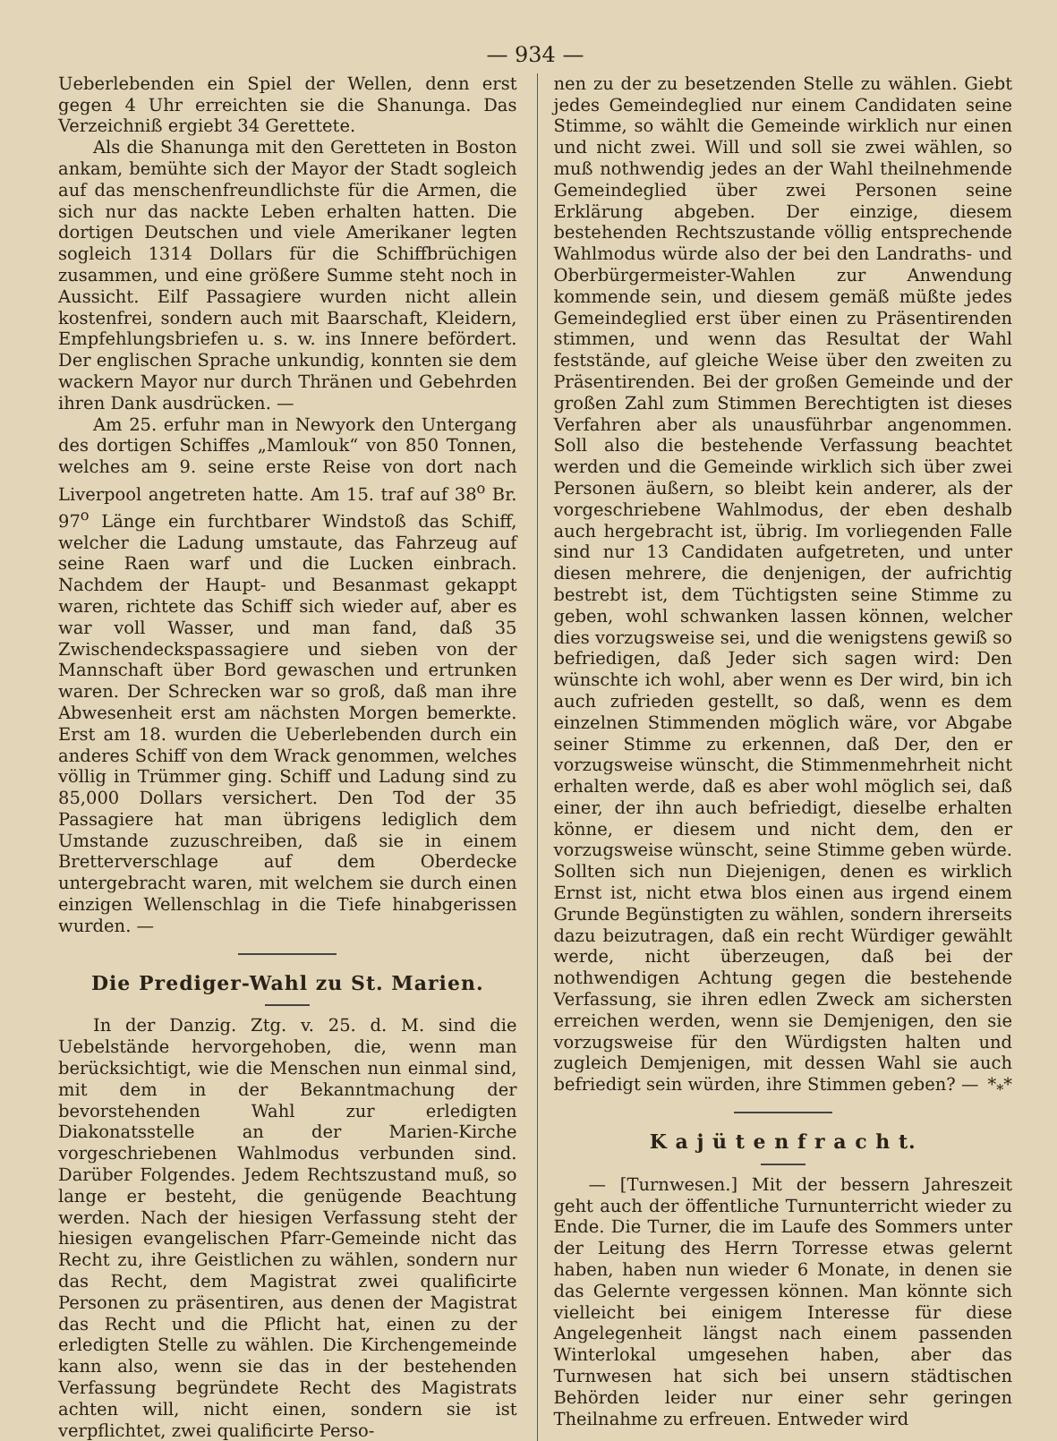— 934 —
Ueberlebenden ein Spiel der Wellen, denn erst gegen 4 Uhr erreichten sie die Shanunga. Das Verzeichniß ergiebt 34 Gerettete.
Als die Shanunga mit den Geretteten in Boston ankam, bemühte sich der Mayor der Stadt sogleich auf das menschenfreundlichste für die Armen, die sich nur das nackte Leben erhalten hatten. Die dortigen Deutschen und viele Amerikaner legten sogleich 1314 Dollars für die Schiffbrüchigen zusammen, und eine größere Summe steht noch in Aussicht. Eilf Passagiere wurden nicht allein kostenfrei, sondern auch mit Baarschaft, Kleidern, Empfehlungsbriefen u. s. w. ins Innere befördert. Der englischen Sprache unkundig, konnten sie dem wackern Mayor nur durch Thränen und Gebehrden ihren Dank ausdrücken. —
Am 25. erfuhr man in Newyork den Untergang des dortigen Schiffes „Mamlouk“ von 850 Tonnen, welches am 9. seine erste Reise von dort nach Liverpool angetreten hatte. Am 15. traf auf 38<sup>o</sup> Br. 97<sup>o</sup> Länge ein furchtbarer Windstoß das Schiff, welcher die Ladung umstaute, das Fahrzeug auf seine Raen warf und die Lucken einbrach. Nachdem der Haupt- und Besanmast gekappt waren, richtete das Schiff sich wieder auf, aber es war voll Wasser, und man fand, daß 35 Zwischendeckspassagiere und sieben von der Mannschaft über Bord gewaschen und ertrunken waren. Der Schrecken war so groß, daß man ihre Abwesenheit erst am nächsten Morgen bemerkte. Erst am 18. wurden die Ueberlebenden durch ein anderes Schiff von dem Wrack genommen, welches völlig in Trümmer ging. Schiff und Ladung sind zu 85,000 Dollars versichert. Den Tod der 35 Passagiere hat man übrigens lediglich dem Umstande zuzuschreiben, daß sie in einem Bretterverschlage auf dem Oberdecke untergebracht waren, mit welchem sie durch einen einzigen Wellenschlag in die Tiefe hinabgerissen wurden. —
Die Prediger-Wahl zu St. Marien.
In der Danzig. Ztg. v. 25. d. M. sind die Uebelstände hervorgehoben, die, wenn man berücksichtigt, wie die Menschen nun einmal sind, mit dem in der Bekanntmachung der bevorstehenden Wahl zur erledigten Diakonatsstelle an der Marien-Kirche vorgeschriebenen Wahlmodus verbunden sind. Darüber Folgendes. Jedem Rechtszustand muß, so lange er besteht, die genügende Beachtung werden. Nach der hiesigen Verfassung steht der hiesigen evangelischen Pfarr-Gemeinde nicht das Recht zu, ihre Geistlichen zu wählen, sondern nur das Recht, dem Magistrat zwei qualificirte Personen zu präsentiren, aus denen der Magistrat das Recht und die Pflicht hat, einen zu der erledigten Stelle zu wählen. Die Kirchengemeinde kann also, wenn sie das in der bestehenden Verfassung begründete Recht des Magistrats achten will, nicht einen, sondern sie ist verpflichtet, zwei qualificirte Perso-
nen zu der zu besetzenden Stelle zu wählen. Giebt jedes Gemeindeglied nur einem Candidaten seine Stimme, so wählt die Gemeinde wirklich nur einen und nicht zwei. Will und soll sie zwei wählen, so muß nothwendig jedes an der Wahl theilnehmende Gemeindeglied über zwei Personen seine Erklärung abgeben. Der einzige, diesem bestehenden Rechtszustande völlig entsprechende Wahlmodus würde also der bei den Landraths- und Oberbürgermeister-Wahlen zur Anwendung kommende sein, und diesem gemäß müßte jedes Gemeindeglied erst über einen zu Präsentirenden stimmen, und wenn das Resultat der Wahl feststände, auf gleiche Weise über den zweiten zu Präsentirenden. Bei der großen Gemeinde und der großen Zahl zum Stimmen Berechtigten ist dieses Verfahren aber als unausführbar angenommen. Soll also die bestehende Verfassung beachtet werden und die Gemeinde wirklich sich über zwei Personen äußern, so bleibt kein anderer, als der vorgeschriebene Wahlmodus, der eben deshalb auch hergebracht ist, übrig. Im vorliegenden Falle sind nur 13 Candidaten aufgetreten, und unter diesen mehrere, die denjenigen, der aufrichtig bestrebt ist, dem Tüchtigsten seine Stimme zu geben, wohl schwanken lassen können, welcher dies vorzugsweise sei, und die wenigstens gewiß so befriedigen, daß Jeder sich sagen wird: Den wünschte ich wohl, aber wenn es Der wird, bin ich auch zufrieden gestellt, so daß, wenn es dem einzelnen Stimmenden möglich wäre, vor Abgabe seiner Stimme zu erkennen, daß Der, den er vorzugsweise wünscht, die Stimmenmehrheit nicht erhalten werde, daß es aber wohl möglich sei, daß einer, der ihn auch befriedigt, dieselbe erhalten könne, er diesem und nicht dem, den er vorzugsweise wünscht, seine Stimme geben würde. Sollten sich nun Diejenigen, denen es wirklich Ernst ist, nicht etwa blos einen aus irgend einem Grunde Begünstigten zu wählen, sondern ihrerseits dazu beizutragen, daß ein recht Würdiger gewählt werde, nicht überzeugen, daß bei der nothwendigen Achtung gegen die bestehende Verfassung, sie ihren edlen Zweck am sichersten erreichen werden, wenn sie Demjenigen, den sie vorzugsweise für den Würdigsten halten und zugleich Demjenigen, mit dessen Wahl sie auch befriedigt sein würden, ihre Stimmen geben? — *<sub>*</sub>*
K a j ü t e n f r a c h t.
— [Turnwesen.] Mit der bessern Jahreszeit geht auch der öffentliche Turnunterricht wieder zu Ende. Die Turner, die im Laufe des Sommers unter der Leitung des Herrn Torresse etwas gelernt haben, haben nun wieder 6 Monate, in denen sie das Gelernte vergessen können. Man könnte sich vielleicht bei einigem Interesse für diese Angelegenheit längst nach einem passenden Winterlokal umgesehen haben, aber das Turnwesen hat sich bei unsern städtischen Behörden leider nur einer sehr geringen Theilnahme zu erfreuen. Entweder wird